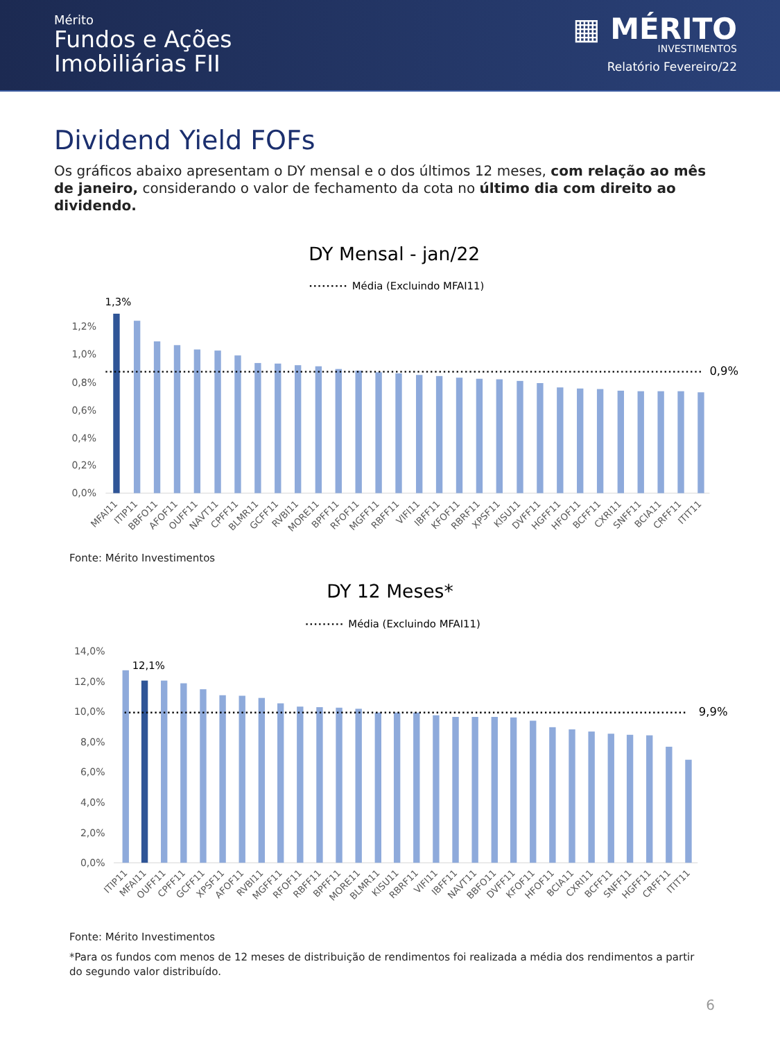Mérito
Fundos e Ações
Imobiliárias FII
▦ MÉRITO
INVESTIMENTOS
Relatório Fevereiro/22
Dividend Yield FOFs
Os gráficos abaixo apresentam o DY mensal e o dos últimos 12 meses, com relação ao mês de janeiro, considerando o valor de fechamento da cota no último dia com direito ao dividendo.
DY Mensal - jan/22
Média (Excluindo MFAI11)
1,2%
1,0%
0,8%
0,6%
0,4%
0,2%
0,0%
1,3%
0,9%
MFAI11
ITIP11
BBFO11
AFOF11
OUFF11
NAVT11
CPFF11
BLMR11
GCFF11
RVBI11
MORE11
BPFF11
RFOF11
MGFF11
RBFF11
VIFI11
IBFF11
KFOF11
RBRF11
XPSF11
KISU11
DVFF11
HGFF11
HFOF11
BCFF11
CXRI11
SNFF11
BCIA11
CRFF11
ITIT11
Fonte: Mérito Investimentos
DY 12 Meses*
Média (Excluindo MFAI11)
14,0%
12,0%
10,0%
8,0%
6,0%
4,0%
2,0%
0,0%
12,1%
9,9%
ITIP11
MFAI11
OUFF11
CPFF11
GCFF11
XPSF11
AFOF11
RVBI11
MGFF11
RFOF11
RBFF11
BPFF11
MORE11
BLMR11
KISU11
RBRF11
VIFI11
IBFF11
NAVT11
BBFO11
DVFF11
KFOF11
HFOF11
BCIA11
CXRI11
BCFF11
SNFF11
HGFF11
CRFF11
ITIT11
Fonte: Mérito Investimentos
*Para os fundos com menos de 12 meses de distribuição de rendimentos foi realizada a média dos rendimentos a partir do segundo valor distribuído.
6